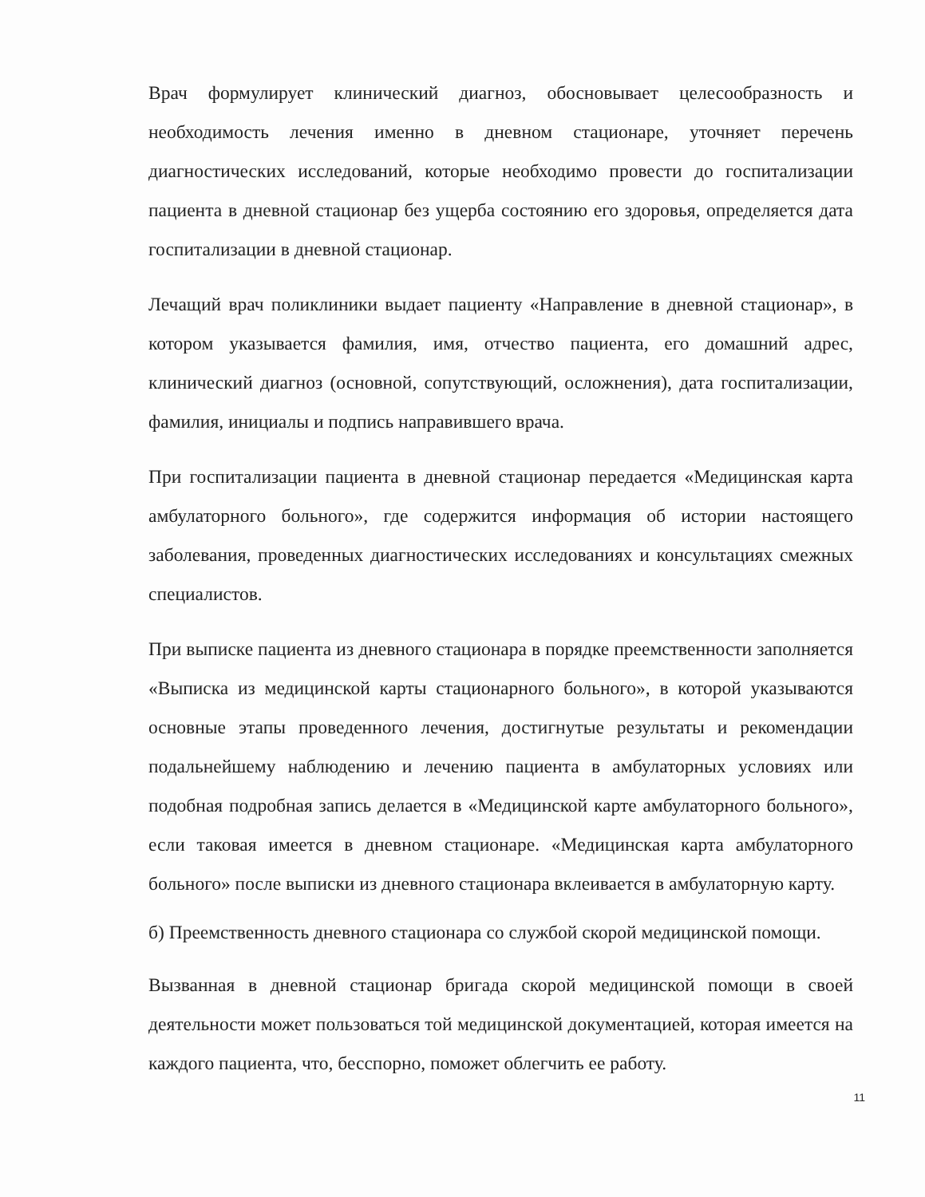Врач формулирует клинический диагноз, обосновывает целесообразность и необходимость лечения именно в дневном стационаре, уточняет перечень диагностических исследований, которые необходимо провести до госпитализации пациента в дневной стационар без ущерба состоянию его здоровья, определяется дата госпитализации в дневной стационар.
Лечащий врач поликлиники выдает пациенту «Направление в дневной стационар», в котором указывается фамилия, имя, отчество пациента, его домашний адрес, клинический диагноз (основной, сопутствующий, осложнения), дата госпитализации, фамилия, инициалы и подпись направившего врача.
При госпитализации пациента в дневной стационар передается «Медицинская карта амбулаторного больного», где содержится информация об истории настоящего заболевания, проведенных диагностических исследованиях и консультациях смежных специалистов.
При выписке пациента из дневного стационара в порядке преемственности заполняется «Выписка из медицинской карты стационарного больного», в которой указываются основные этапы проведенного лечения, достигнутые результаты и рекомендации подальнейшему наблюдению и лечению пациента в амбулаторных условиях или подобная подробная запись делается в «Медицинской карте амбулаторного больного», если таковая имеется в дневном стационаре. «Медицинская карта амбулаторного больного» после выписки из дневного стационара вклеивается в амбулаторную карту.
б) Преемственность дневного стационара со службой скорой медицинской помощи.
Вызванная в дневной стационар бригада скорой медицинской помощи в своей деятельности может пользоваться той медицинской документацией, которая имеется на каждого пациента, что, бесспорно, поможет облегчить ее работу.
11